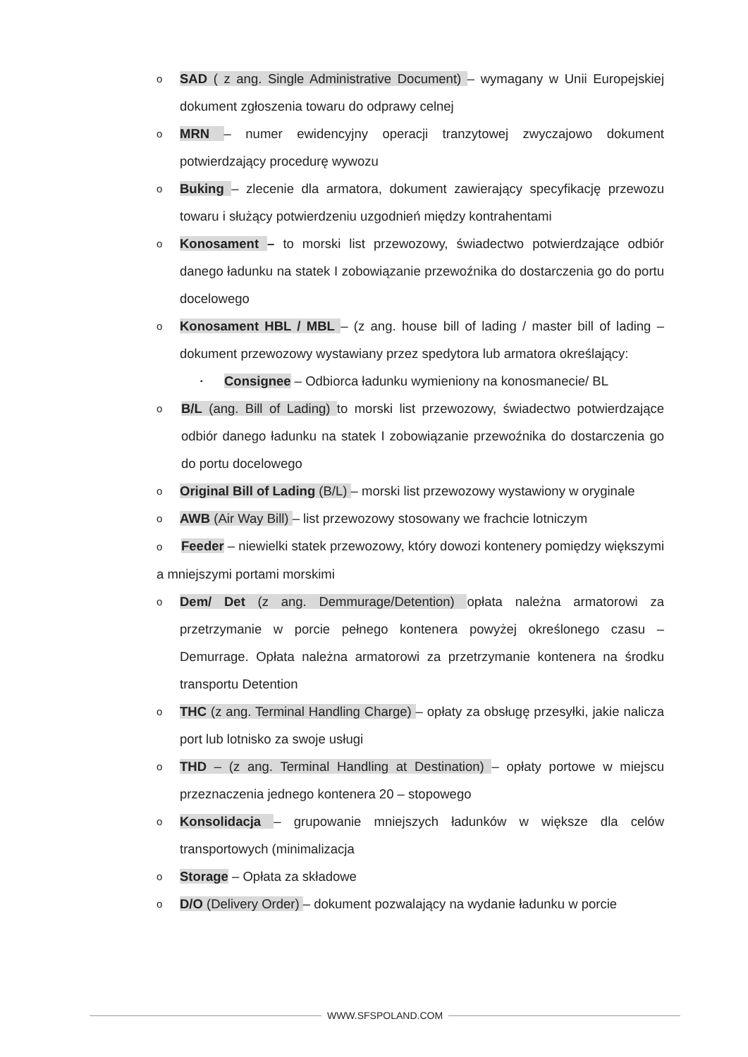o SAD ( z ang. Single Administrative Document) – wymagany w Unii Europejskiej dokument zgłoszenia towaru do odprawy celnej
o MRN – numer ewidencyjny operacji tranzytowej zwyczajowo dokument potwierdzający procedurę wywozu
o Buking – zlecenie dla armatora, dokument zawierający specyfikację przewozu towaru i służący potwierdzeniu uzgodnień między kontrahentami
o Konosament – to morski list przewozowy, świadectwo potwierdzające odbiór danego ładunku na statek I zobowiązanie przewoźnika do dostarczenia go do portu docelowego
o Konosament HBL / MBL – (z ang. house bill of lading / master bill of lading – dokument przewozowy wystawiany przez spedytora lub armatora określający:
▪ Consignee – Odbiorca ładunku wymieniony na konosmanecie/ BL
o B/L (ang. Bill of Lading) to morski list przewozowy, świadectwo potwierdzające odbiór danego ładunku na statek I zobowiązanie przewoźnika do dostarczenia go do portu docelowego
o Original Bill of Lading (B/L) – morski list przewozowy wystawiony w oryginale
o AWB (Air Way Bill) – list przewozowy stosowany we frachcie lotniczym
o Feeder – niewielki statek przewozowy, który dowozi kontenery pomiędzy większymi a mniejszymi portami morskimi
o Dem/ Det (z ang. Demmurage/Detention) opłata należna armatorowi za przetrzymanie w porcie pełnego kontenera powyżej określonego czasu – Demurrage. Opłata należna armatorowi za przetrzymanie kontenera na środku transportu Detention
o THC (z ang. Terminal Handling Charge) – opłaty za obsługę przesyłki, jakie nalicza port lub lotnisko za swoje usługi
o THD – (z ang. Terminal Handling at Destination) – opłaty portowe w miejscu przeznaczenia jednego kontenera 20 – stopowego
o Konsolidacja – grupowanie mniejszych ładunków w większe dla celów transportowych (minimalizacja
o Storage – Opłata za składowe
o D/O (Delivery Order) – dokument pozwalający na wydanie ładunku w porcie
WWW.SFSPOLAND.COM